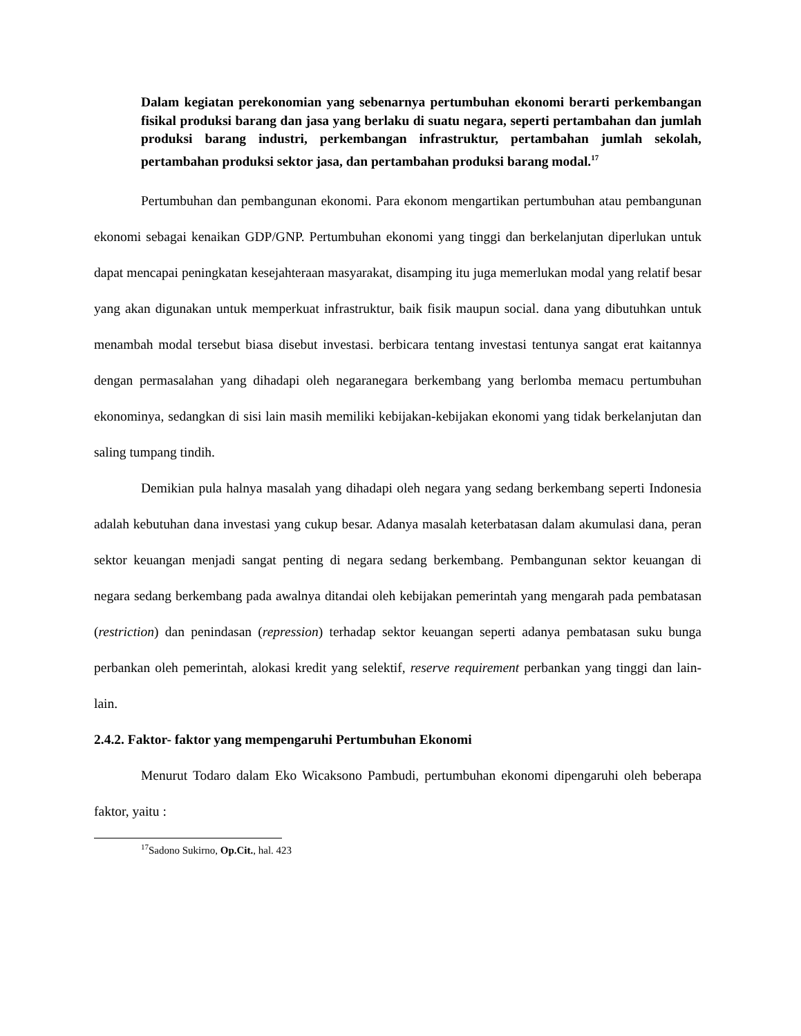Dalam kegiatan perekonomian yang sebenarnya pertumbuhan ekonomi berarti perkembangan fisikal produksi barang dan jasa yang berlaku di suatu negara, seperti pertambahan dan jumlah produksi barang industri, perkembangan infrastruktur, pertambahan jumlah sekolah, pertambahan produksi sektor jasa, dan pertambahan produksi barang modal.<sup>17</sup>
Pertumbuhan dan pembangunan ekonomi. Para ekonom mengartikan pertumbuhan atau pembangunan ekonomi sebagai kenaikan GDP/GNP. Pertumbuhan ekonomi yang tinggi dan berkelanjutan diperlukan untuk dapat mencapai peningkatan kesejahteraan masyarakat, disamping itu juga memerlukan modal yang relatif besar yang akan digunakan untuk memperkuat infrastruktur, baik fisik maupun social. dana yang dibutuhkan untuk menambah modal tersebut biasa disebut investasi. berbicara tentang investasi tentunya sangat erat kaitannya dengan permasalahan yang dihadapi oleh negaranegara berkembang yang berlomba memacu pertumbuhan ekonominya, sedangkan di sisi lain masih memiliki kebijakan-kebijakan ekonomi yang tidak berkelanjutan dan saling tumpang tindih.
Demikian pula halnya masalah yang dihadapi oleh negara yang sedang berkembang seperti Indonesia adalah kebutuhan dana investasi yang cukup besar. Adanya masalah keterbatasan dalam akumulasi dana, peran sektor keuangan menjadi sangat penting di negara sedang berkembang. Pembangunan sektor keuangan di negara sedang berkembang pada awalnya ditandai oleh kebijakan pemerintah yang mengarah pada pembatasan (restriction) dan penindasan (repression) terhadap sektor keuangan seperti adanya pembatasan suku bunga perbankan oleh pemerintah, alokasi kredit yang selektif, reserve requirement perbankan yang tinggi dan lain-lain.
2.4.2. Faktor- faktor yang mempengaruhi Pertumbuhan Ekonomi
Menurut Todaro dalam Eko Wicaksono Pambudi, pertumbuhan ekonomi dipengaruhi oleh beberapa faktor, yaitu :
<sup>17</sup> Sadono Sukirno, Op.Cit., hal. 423